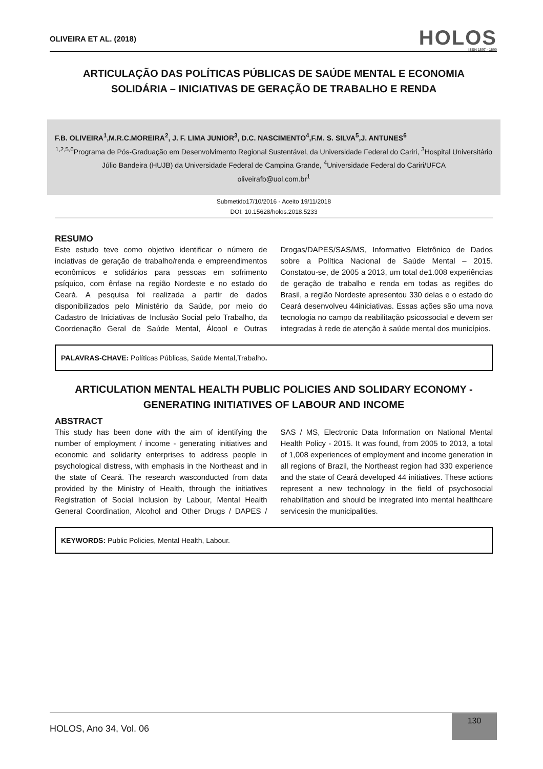OLIVEIRA ET AL. (2018)
HOLOS
ISSN 1807 - 1600
ARTICULAÇÃO DAS POLÍTICAS PÚBLICAS DE SAÚDE MENTAL E ECONOMIA SOLIDÁRIA – INICIATIVAS DE GERAÇÃO DE TRABALHO E RENDA
F.B. OLIVEIRA<sup>1</sup>,M.R.C.MOREIRA<sup>2</sup>, J. F. LIMA JUNIOR<sup>3</sup>, D.C. NASCIMENTO<sup>4</sup>,F.M. S. SILVA<sup>5</sup>,J. ANTUNES<sup>6</sup>
<sup>1,2,5,6</sup>Programa de Pós-Graduação em Desenvolvimento Regional Sustentável, da Universidade Federal do Cariri, <sup>3</sup>Hospital Universitário Júlio Bandeira (HUJB) da Universidade Federal de Campina Grande, <sup>4</sup>Universidade Federal do Cariri/UFCA
oliveirafb@uol.com.br<sup>1</sup>
Submetido17/10/2016 - Aceito 19/11/2018
DOI: 10.15628/holos.2018.5233
RESUMO
Este estudo teve como objetivo identificar o número de inciativas de geração de trabalho/renda e empreendimentos econômicos e solidários para pessoas em sofrimento psíquico, com ênfase na região Nordeste e no estado do Ceará. A pesquisa foi realizada a partir de dados disponibilizados pelo Ministério da Saúde, por meio do Cadastro de Iniciativas de Inclusão Social pelo Trabalho, da Coordenação Geral de Saúde Mental, Álcool e Outras Drogas/DAPES/SAS/MS, Informativo Eletrônico de Dados sobre a Política Nacional de Saúde Mental – 2015. Constatou-se, de 2005 a 2013, um total de1.008 experiências de geração de trabalho e renda em todas as regiões do Brasil, a região Nordeste apresentou 330 delas e o estado do Ceará desenvolveu 44iniciativas. Essas ações são uma nova tecnologia no campo da reabilitação psicossocial e devem ser integradas à rede de atenção à saúde mental dos municípios.
PALAVRAS-CHAVE: Políticas Públicas, Saúde Mental,Trabalho.
ARTICULATION MENTAL HEALTH PUBLIC POLICIES AND SOLIDARY ECONOMY - GENERATING INITIATIVES OF LABOUR AND INCOME
ABSTRACT
This study has been done with the aim of identifying the number of employment / income - generating initiatives and economic and solidarity enterprises to address people in psychological distress, with emphasis in the Northeast and in the state of Ceará. The research wasconducted from data provided by the Ministry of Health, through the initiatives Registration of Social Inclusion by Labour, Mental Health General Coordination, Alcohol and Other Drugs / DAPES / SAS / MS, Electronic Data Information on National Mental Health Policy - 2015. It was found, from 2005 to 2013, a total of 1,008 experiences of employment and income generation in all regions of Brazil, the Northeast region had 330 experience and the state of Ceará developed 44 initiatives. These actions represent a new technology in the field of psychosocial rehabilitation and should be integrated into mental healthcare servicesin the municipalities.
KEYWORDS: Public Policies, Mental Health, Labour.
HOLOS, Ano 34, Vol. 06
130